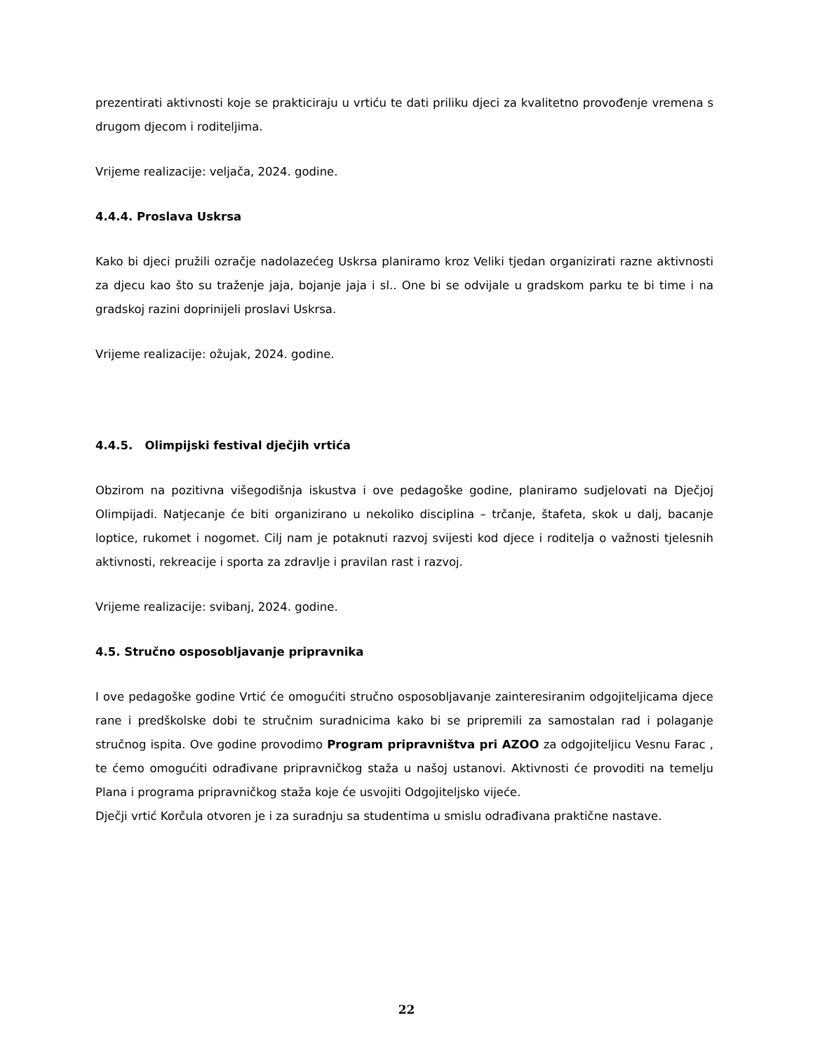prezentirati aktivnosti koje se prakticiraju u vrtiću te dati priliku djeci za kvalitetno provođenje vremena s drugom djecom i roditeljima.
Vrijeme realizacije: veljača, 2024. godine.
4.4.4. Proslava Uskrsa
Kako bi djeci pružili ozračje nadolazećeg Uskrsa planiramo kroz Veliki tjedan organizirati razne aktivnosti za djecu kao što su traženje jaja, bojanje jaja i sl.. One bi se odvijale u gradskom parku te bi time i na gradskoj razini doprinijeli proslavi Uskrsa.
Vrijeme realizacije: ožujak, 2024. godine.
4.4.5. Olimpijski festival dječjih vrtića
Obzirom na pozitivna višegodišnja iskustva i ove pedagoške godine, planiramo sudjelovati na Dječjoj Olimpijadi. Natjecanje će biti organizirano u nekoliko disciplina – trčanje, štafeta, skok u dalj, bacanje loptice, rukomet i nogomet. Cilj nam je potaknuti razvoj svijesti kod djece i roditelja o važnosti tjelesnih aktivnosti, rekreacije i sporta za zdravlje i pravilan rast i razvoj.
Vrijeme realizacije: svibanj, 2024. godine.
4.5. Stručno osposobljavanje pripravnika
I ove pedagoške godine Vrtić će omogućiti stručno osposobljavanje zainteresiranim odgojiteljicama djece rane i predškolske dobi te stručnim suradnicima kako bi se pripremili za samostalan rad i polaganje stručnog ispita. Ove godine provodimo Program pripravništva pri AZOO za odgojiteljicu Vesnu Farac , te ćemo omogućiti odrađivane pripravničkog staža u našoj ustanovi. Aktivnosti će provoditi na temelju Plana i programa pripravničkog staža koje će usvojiti Odgojiteljsko vijeće.
Dječji vrtić Korčula otvoren je i za suradnju sa studentima u smislu odrađivana praktične nastave.
22